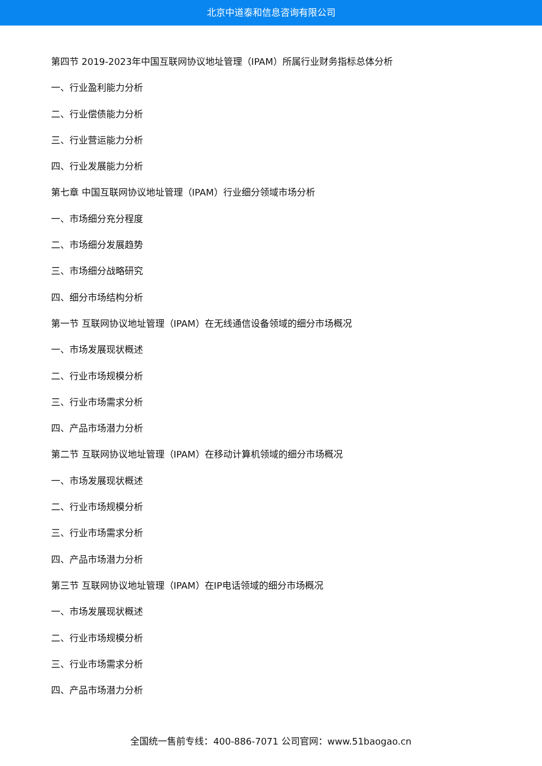北京中道泰和信息咨询有限公司
第四节 2019-2023年中国互联网协议地址管理（IPAM）所属行业财务指标总体分析
一、行业盈利能力分析
二、行业偿债能力分析
三、行业营运能力分析
四、行业发展能力分析
第七章 中国互联网协议地址管理（IPAM）行业细分领域市场分析
一、市场细分充分程度
二、市场细分发展趋势
三、市场细分战略研究
四、细分市场结构分析
第一节 互联网协议地址管理（IPAM）在无线通信设备领域的细分市场概况
一、市场发展现状概述
二、行业市场规模分析
三、行业市场需求分析
四、产品市场潜力分析
第二节 互联网协议地址管理（IPAM）在移动计算机领域的细分市场概况
一、市场发展现状概述
二、行业市场规模分析
三、行业市场需求分析
四、产品市场潜力分析
第三节 互联网协议地址管理（IPAM）在IP电话领域的细分市场概况
一、市场发展现状概述
二、行业市场规模分析
三、行业市场需求分析
四、产品市场潜力分析
全国统一售前专线：400-886-7071 公司官网：www.51baogao.cn